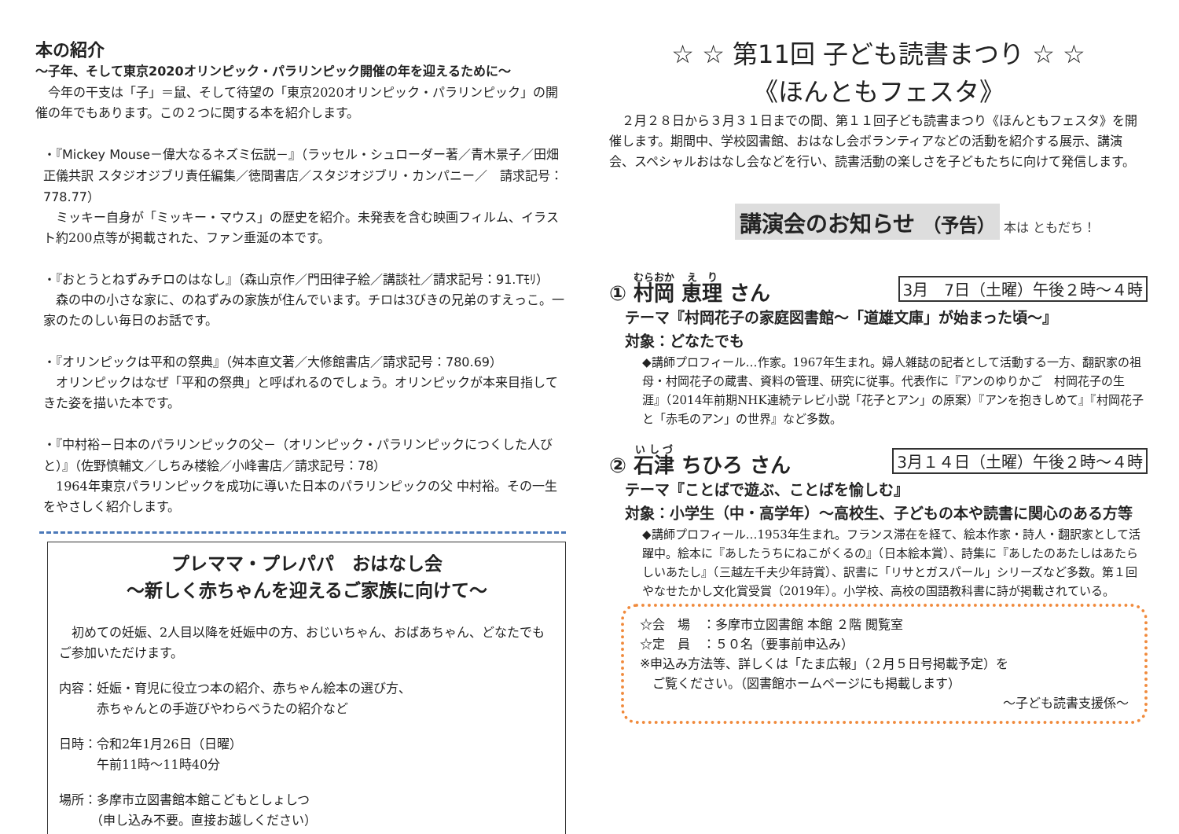本の紹介
～子年、そして東京2020オリンピック・パラリンピック開催の年を迎えるために～
　今年の干支は「子」＝鼠、そして待望の「東京2020オリンピック・パラリンピック」の開催の年でもあります。この２つに関する本を紹介します。
・『Mickey Mouse－偉大なるネズミ伝説－』（ラッセル・シュローダー著／青木景子／田畑正儀共訳 スタジオジブリ責任編集／徳間書店／スタジオジブリ・カンパニー／　請求記号：778.77）
　ミッキー自身が「ミッキー・マウス」の歴史を紹介。未発表を含む映画フィルム、イラスト約200点等が掲載された、ファン垂涎の本です。
・『おとうとねずみチロのはなし』（森山京作／門田律子絵／講談社／請求記号：91.Tﾓﾘ）
　森の中の小さな家に、のねずみの家族が住んでいます。チロは3びきの兄弟のすえっこ。一家のたのしい毎日のお話です。
・『オリンピックは平和の祭典』（舛本直文著／大修館書店／請求記号：780.69）
　オリンピックはなぜ「平和の祭典」と呼ばれるのでしょう。オリンピックが本来目指してきた姿を描いた本です。
・『中村裕－日本のパラリンピックの父－（オリンピック・パラリンピックにつくした人びと）』（佐野慎輔文／しちみ楼絵／小峰書店／請求記号：78）
　1964年東京パラリンピックを成功に導いた日本のパラリンピックの父 中村裕。その一生をやさしく紹介します。
プレママ・プレパパ　おはなし会
～新しく赤ちゃんを迎えるご家族に向けて～
　初めての妊娠、2人目以降を妊娠中の方、おじいちゃん、おばあちゃん、どなたでもご参加いただけます。
内容：妊娠・育児に役立つ本の紹介、赤ちゃん絵本の選び方、
　　　赤ちゃんとの手遊びやわらべうたの紹介など
日時：令和2年1月26日（日曜）
　　　午前11時～11時40分
場所：多摩市立図書館本館こどもとしょしつ
　　　（申し込み不要。直接お越しください）
☆ ☆ 第11回 子ども読書まつり ☆ ☆
《ほんともフェスタ》
　２月２８日から３月３１日までの間、第１１回子ども読書まつり《ほんともフェスタ》を開催します。期間中、学校図書館、おはなし会ボランティアなどの活動を紹介する展示、講演会、スペシャルおはなし会などを行い、読書活動の楽しさを子どもたちに向けて発信します。
講演会のお知らせ （予告） 本は ともだち！
① 村岡 恵理 さん 3月　7日（土曜）午後２時～４時
テーマ『村岡花子の家庭図書館～「道雄文庫」が始まった頃～』
対象：どなたでも
◆講師プロフィール…作家。1967年生まれ。婦人雑誌の記者として活動する一方、翻訳家の祖母・村岡花子の蔵書、資料の管理、研究に従事。代表作に『アンのゆりかご　村岡花子の生涯』（2014年前期NHK連続テレビ小説「花子とアン」の原案）『アンを抱きしめて』『村岡花子と「赤毛のアン」の世界』など多数。
② 石津 ちひろ さん 3月１４日（土曜）午後２時～４時
テーマ『ことばで遊ぶ、ことばを愉しむ』
対象：小学生（中・高学年）～高校生、子どもの本や読書に関心のある方等
◆講師プロフィール…1953年生まれ。フランス滞在を経て、絵本作家・詩人・翻訳家として活躍中。絵本に『あしたうちにねこがくるの』（日本絵本賞）、詩集に『あしたのあたしはあたらしいあたし』（三越左千夫少年詩賞）、訳書に「リサとガスパール」シリーズなど多数。第１回やなせたかし文化賞受賞（2019年）。小学校、高校の国語教科書に詩が掲載されている。
☆会　場　：多摩市立図書館 本館 ２階 閲覧室
☆定　員　：５０名（要事前申込み）
※申込み方法等、詳しくは「たま広報」（２月５日号掲載予定）を
　ご覧ください。（図書館ホームページにも掲載します）
～子ども読書支援係～